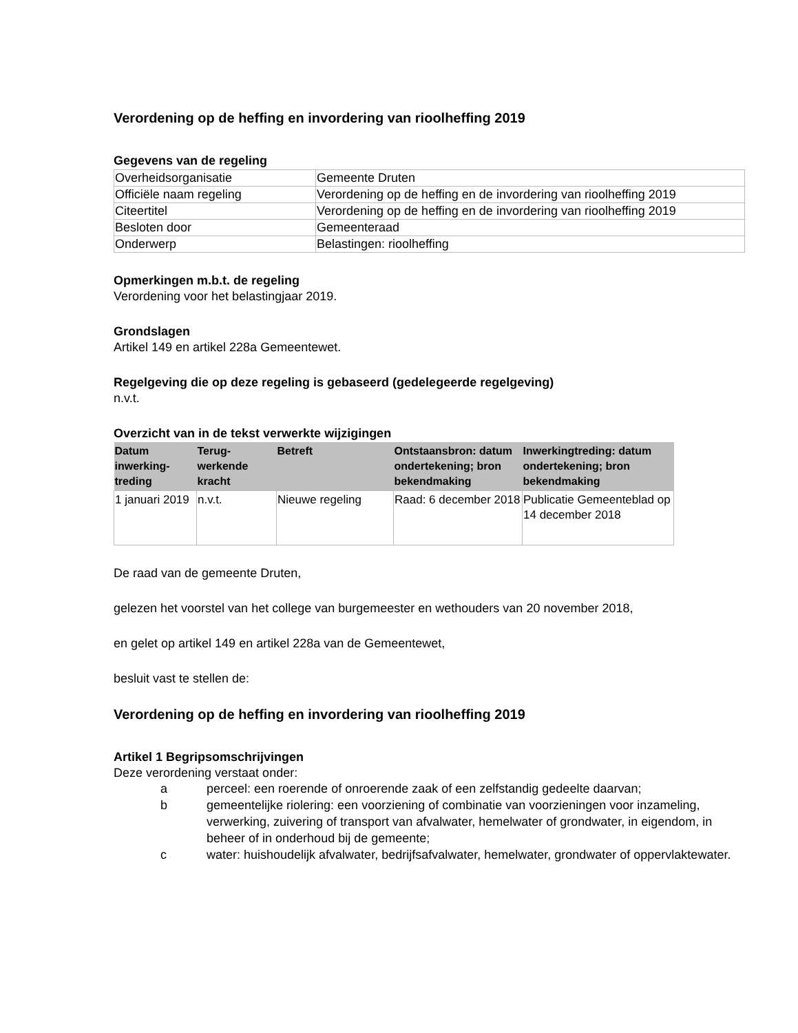Verordening op de heffing en invordering van rioolheffing 2019
Gegevens van de regeling
| Overheidsorganisatie | Gemeente Druten |
| Officiële naam regeling | Verordening op de heffing en de invordering van rioolheffing 2019 |
| Citeertitel | Verordening op de heffing en de invordering van rioolheffing 2019 |
| Besloten door | Gemeenteraad |
| Onderwerp | Belastingen: rioolheffing |
Opmerkingen m.b.t. de regeling
Verordening voor het belastingjaar 2019.
Grondslagen
Artikel 149 en artikel 228a Gemeentewet.
Regelgeving die op deze regeling is gebaseerd (gedelegeerde regelgeving)
n.v.t.
Overzicht van in de tekst verwerkte wijzigingen
| Datum inwerking-treding | Terug-werkende kracht | Betreft | Ontstaansbron: datum ondertekening; bron bekendmaking | Inwerkingtreding: datum ondertekening; bron bekendmaking |
| --- | --- | --- | --- | --- |
| 1 januari 2019 | n.v.t. | Nieuwe regeling | Raad: 6 december 2018 | Publicatie Gemeenteblad op 14 december 2018 |
De raad van de gemeente Druten,
gelezen het voorstel van het college van burgemeester en wethouders van 20 november 2018,
en gelet op artikel 149 en artikel 228a van de Gemeentewet,
besluit vast te stellen de:
Verordening op de heffing en invordering van rioolheffing 2019
Artikel 1 Begripsomschrijvingen
Deze verordening verstaat onder:
a
perceel: een roerende of onroerende zaak of een zelfstandig gedeelte daarvan;
b
gemeentelijke riolering: een voorziening of combinatie van voorzieningen voor inzameling, verwerking, zuivering of transport van afvalwater, hemelwater of grondwater, in eigendom, in beheer of in onderhoud bij de gemeente;
c
water: huishoudelijk afvalwater, bedrijfsafvalwater, hemelwater, grondwater of oppervlaktewater.